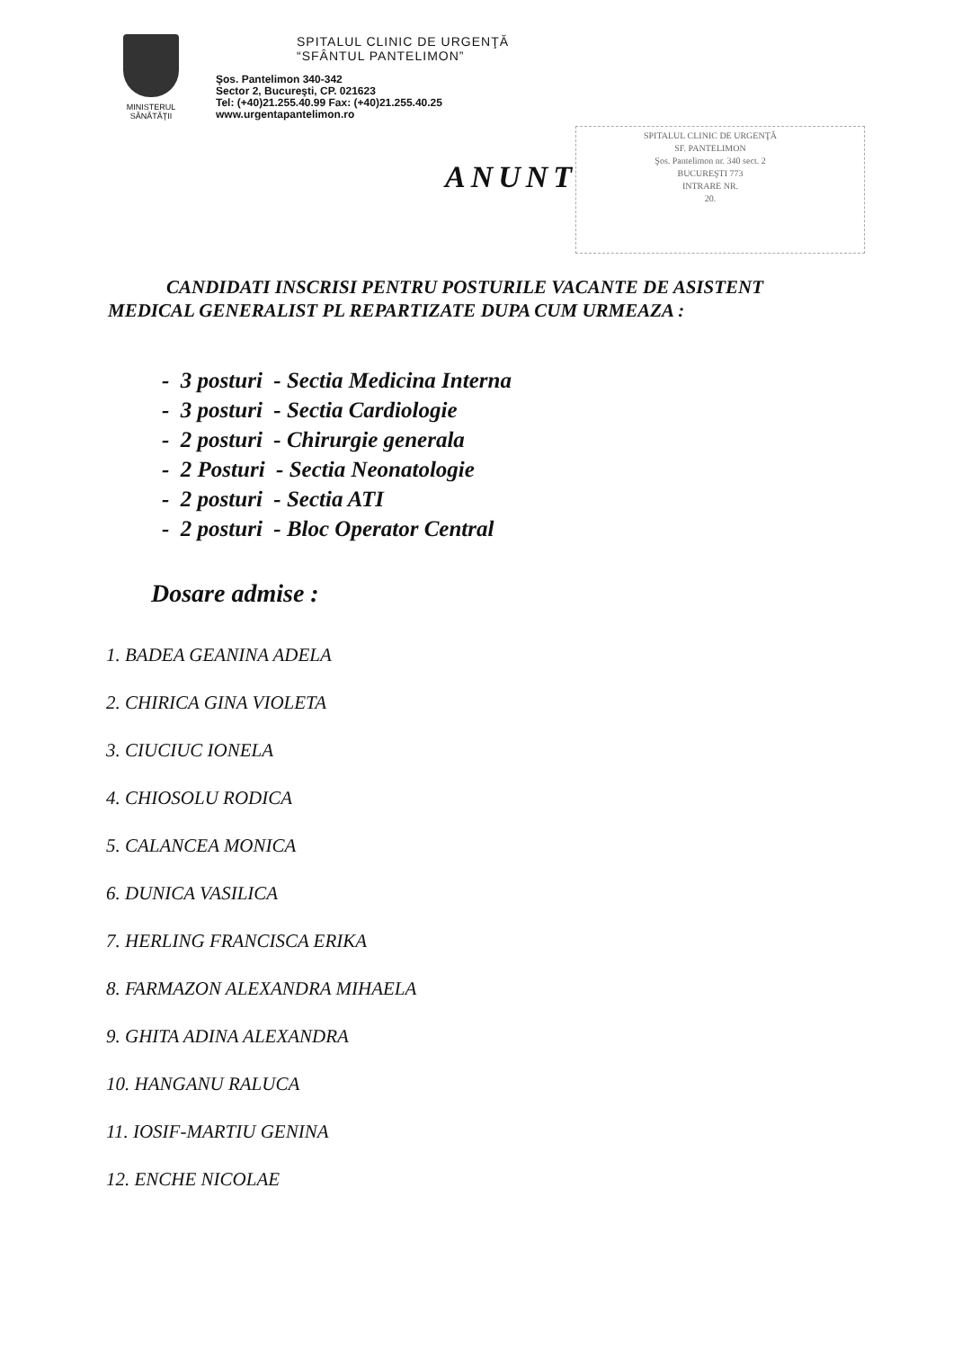MINISTERUL
SĂNĂTĂŢII
SPITALUL CLINIC DE URGENŢĂ
“SFÂNTUL PANTELIMON”
Şos. Pantelimon 340-342
Sector 2, Bucureşti, CP. 021623
Tel: (+40)21.255.40.99 Fax: (+40)21.255.40.25
www.urgentapantelimon.ro
SPITALUL CLINIC DE URGENŢĂ
SF. PANTELIMON
Şos. Pantelimon nr. 340 sect. 2
BUCUREŞTI 773
INTRARE NR.
20.
ANUNT
CANDIDATI INSCRISI PENTRU POSTURILE VACANTE DE ASISTENT
MEDICAL GENERALIST PL REPARTIZATE DUPA CUM URMEAZA :
- 3 posturi - Sectia Medicina Interna
- 3 posturi - Sectia Cardiologie
- 2 posturi - Chirurgie generala
- 2 Posturi - Sectia Neonatologie
- 2 posturi - Sectia ATI
- 2 posturi - Bloc Operator Central
Dosare admise :
1. BADEA GEANINA ADELA
2. CHIRICA GINA VIOLETA
3. CIUCIUC IONELA
4. CHIOSOLU RODICA
5. CALANCEA MONICA
6. DUNICA VASILICA
7. HERLING FRANCISCA ERIKA
8. FARMAZON ALEXANDRA MIHAELA
9. GHITA ADINA ALEXANDRA
10. HANGANU RALUCA
11. IOSIF-MARTIU GENINA
12. ENCHE NICOLAE